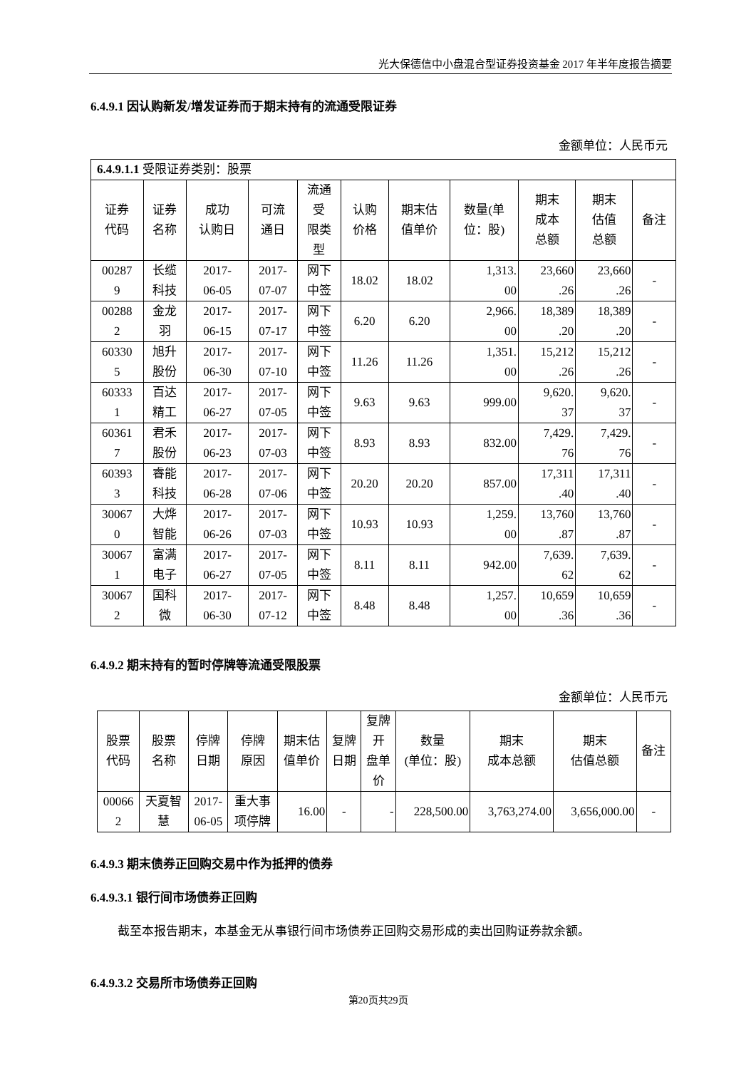光大保德信中小盘混合型证券投资基金 2017 年半年度报告摘要
6.4.9.1 因认购新发/增发证券而于期末持有的流通受限证券
金额单位：人民币元
| 6.4.9.1.1 受限证券类别：股票 | | | | | | | | | | |
| 证券 代码 | 证券 名称 | 成功 认购日 | 可流 通日 | 流通 受 限类 型 | 认购 价格 | 期末估 值单价 | 数量(单 位：股) | 期末 成本 总额 | 期末 估值 总额 | 备注 |
| 00287 9 | 长缆 科技 | 2017- 06-05 | 2017- 07-07 | 网下 中签 | 18.02 | 18.02 | 1,313. 00 | 23,660 .26 | 23,660 .26 | - |
| 00288 2 | 金龙 羽 | 2017- 06-15 | 2017- 07-17 | 网下 中签 | 6.20 | 6.20 | 2,966. 00 | 18,389 .20 | 18,389 .20 | - |
| 60330 5 | 旭升 股份 | 2017- 06-30 | 2017- 07-10 | 网下 中签 | 11.26 | 11.26 | 1,351. 00 | 15,212 .26 | 15,212 .26 | - |
| 60333 1 | 百达 精工 | 2017- 06-27 | 2017- 07-05 | 网下 中签 | 9.63 | 9.63 | 999.00 | 9,620. 37 | 9,620. 37 | - |
| 60361 7 | 君禾 股份 | 2017- 06-23 | 2017- 07-03 | 网下 中签 | 8.93 | 8.93 | 832.00 | 7,429. 76 | 7,429. 76 | - |
| 60393 3 | 睿能 科技 | 2017- 06-28 | 2017- 07-06 | 网下 中签 | 20.20 | 20.20 | 857.00 | 17,311 .40 | 17,311 .40 | - |
| 30067 0 | 大烨 智能 | 2017- 06-26 | 2017- 07-03 | 网下 中签 | 10.93 | 10.93 | 1,259. 00 | 13,760 .87 | 13,760 .87 | - |
| 30067 1 | 富满 电子 | 2017- 06-27 | 2017- 07-05 | 网下 中签 | 8.11 | 8.11 | 942.00 | 7,639. 62 | 7,639. 62 | - |
| 30067 2 | 国科 微 | 2017- 06-30 | 2017- 07-12 | 网下 中签 | 8.48 | 8.48 | 1,257. 00 | 10,659 .36 | 10,659 .36 | - |
6.4.9.2 期末持有的暂时停牌等流通受限股票
金额单位：人民币元
| 股票 代码 | 股票 名称 | 停牌 日期 | 停牌 原因 | 期末估 值单价 | 复牌 日期 | 复牌 开 盘单 价 | 数量 (单位：股) | 期末 成本总额 | 期末 估值总额 | 备注 |
| --- | --- | --- | --- | --- | --- | --- | --- | --- | --- | --- |
| 00066 2 | 天夏智 慧 | 2017- 06-05 | 重大事 项停牌 | 16.00 | - | - | 228,500.00 | 3,763,274.00 | 3,656,000.00 | - |
6.4.9.3 期末债券正回购交易中作为抵押的债券
6.4.9.3.1 银行间市场债券正回购
截至本报告期末，本基金无从事银行间市场债券正回购交易形成的卖出回购证券款余额。
6.4.9.3.2 交易所市场债券正回购
第20页共29页